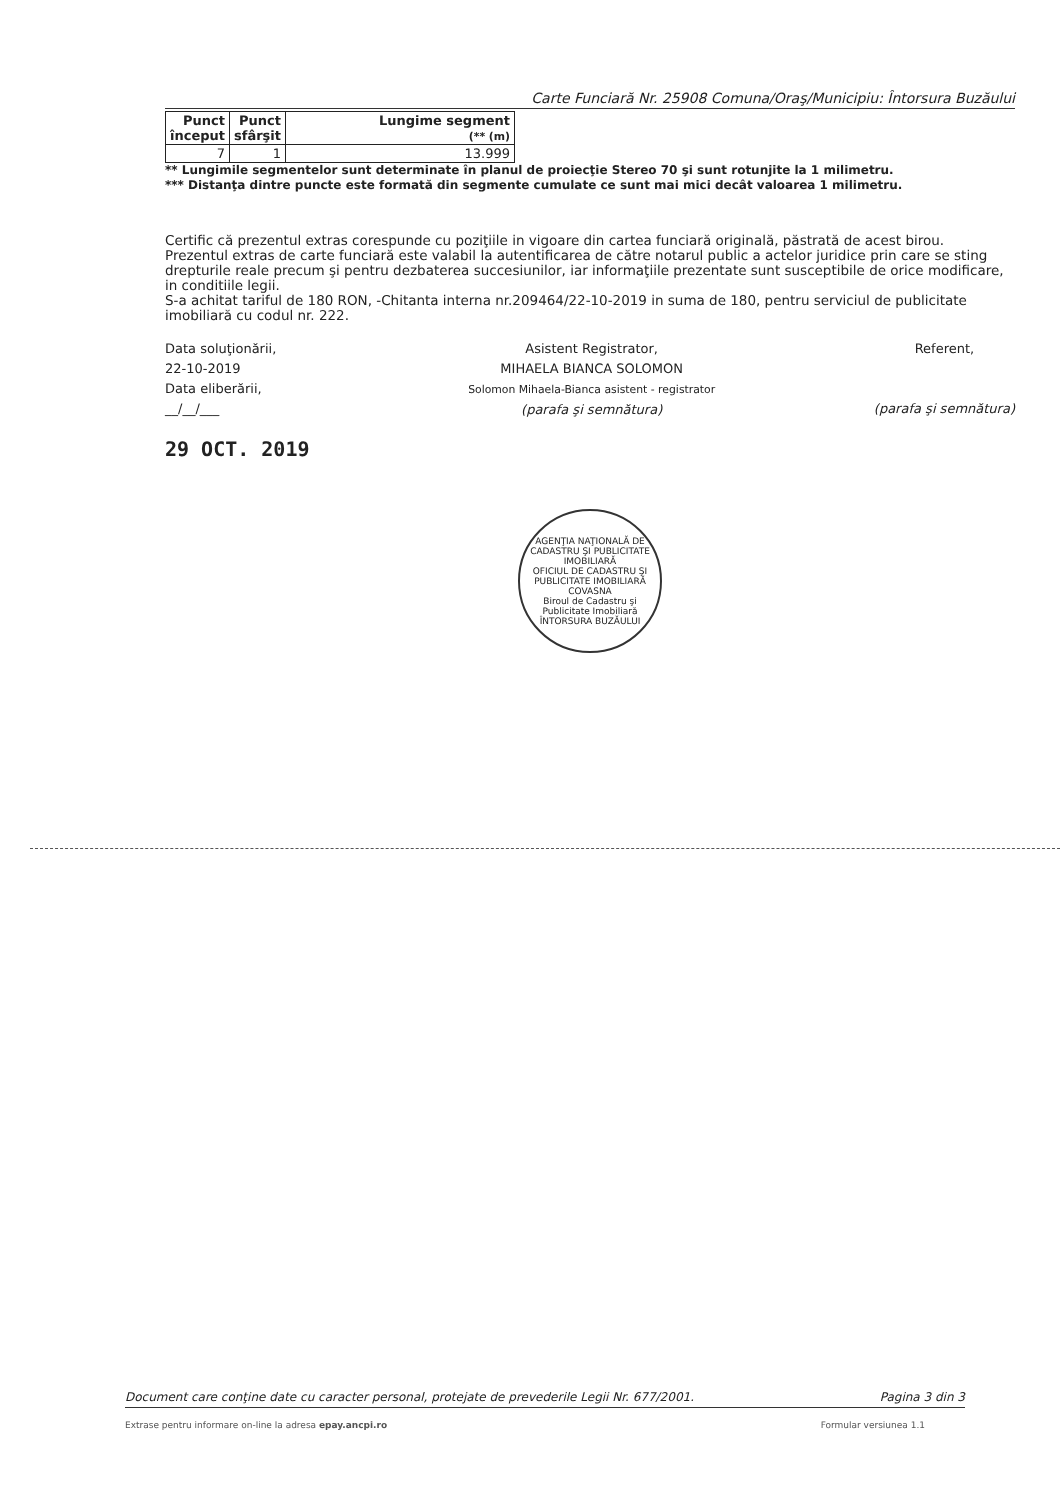Carte Funciară Nr. 25908 Comuna/Oraş/Municipiu: Întorsura Buzăului
| Punct început | Punct sfârşit | Lungime segment (** (m) |
| --- | --- | --- |
| 7 | 1 | 13.999 |
** Lungimile segmentelor sunt determinate în planul de proiecţie Stereo 70 şi sunt rotunjite la 1 milimetru.
*** Distanţa dintre puncte este formată din segmente cumulate ce sunt mai mici decât valoarea 1 milimetru.
Certific că prezentul extras corespunde cu poziţiile in vigoare din cartea funciară originală, păstrată de acest birou.
Prezentul extras de carte funciară este valabil la autentificarea de către notarul public a actelor juridice prin care se sting drepturile reale precum şi pentru dezbaterea succesiunilor, iar informaţiile prezentate sunt susceptibile de orice modificare, in conditiile legii.
S-a achitat tariful de 180 RON, -Chitanta interna nr.209464/22-10-2019 in suma de 180, pentru serviciul de publicitate imobiliară cu codul nr. 222.
Data soluţionării,
22-10-2019
Data eliberării,
__/__/___
29 OCT. 2019
Asistent Registrator,
MIHAELA BIANCA SOLOMON
Solomon Mihaela-Bianca asistent - registrator
(parafa şi semnătura)
Referent,
(parafa şi semnătura)
AGENŢIA NAŢIONALĂ DE CADASTRU ŞI PUBLICITATE IMOBILIARĂ
OFICIUL DE CADASTRU ŞI PUBLICITATE IMOBILIARĂ COVASNA
Biroul de Cadastru şi Publicitate Imobiliară
ÎNTORSURA BUZĂULUI
Document care conţine date cu caracter personal, protejate de prevederile Legii Nr. 677/2001. Pagina 3 din 3
Extrase pentru informare on-line la adresa epay.ancpi.ro Formular versiunea 1.1